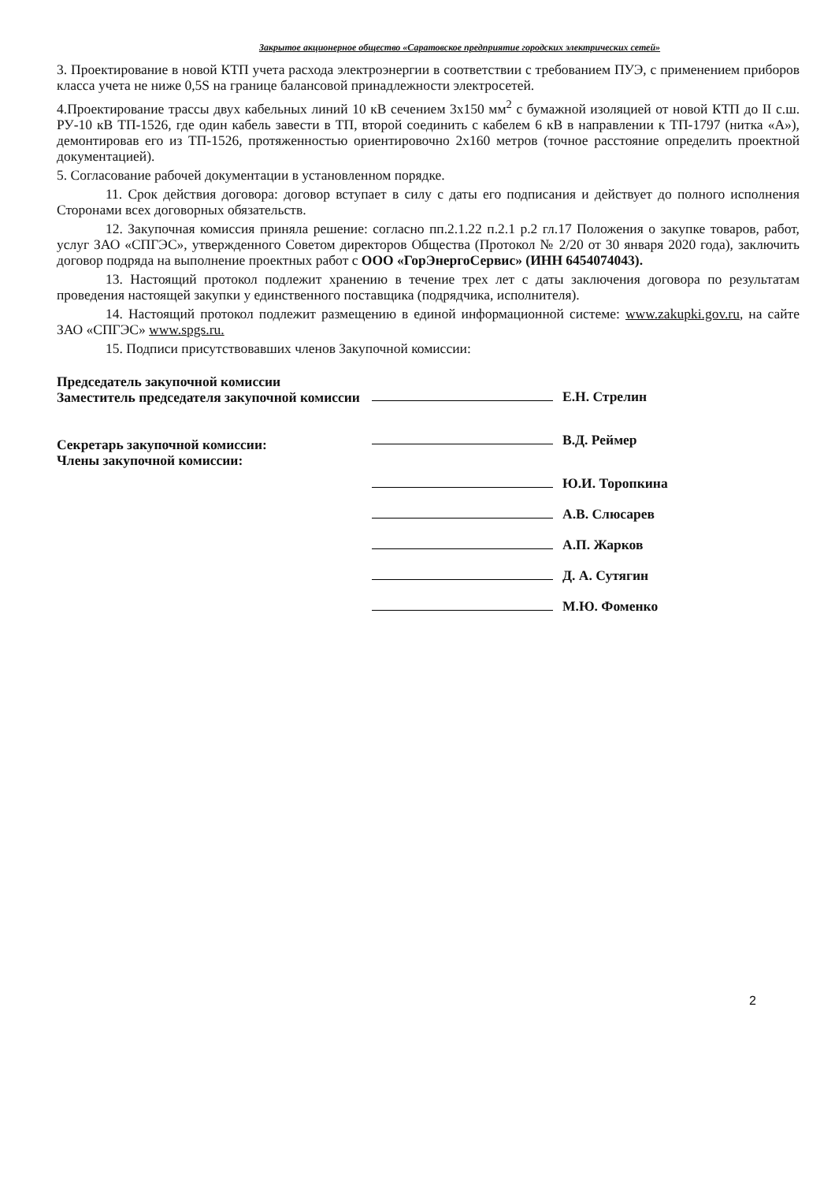Закрытое акционерное общество «Саратовское предприятие городских электрических сетей»
3. Проектирование в новой КТП учета расхода электроэнергии в соответствии с требованием ПУЭ, с применением приборов класса учета не ниже 0,5S на границе балансовой принадлежности электросетей.
4.Проектирование трассы двух кабельных линий 10 кВ сечением 3х150 мм<sup>2</sup> с бумажной изоляцией от новой КТП до II с.ш. РУ-10 кВ ТП-1526, где один кабель завести в ТП, второй соединить с кабелем 6 кВ в направлении к ТП-1797 (нитка «А»), демонтировав его из ТП-1526, протяженностью ориентировочно 2х160 метров (точное расстояние определить проектной документацией).
5. Согласование рабочей документации в установленном порядке.
11. Срок действия договора: договор вступает в силу с даты его подписания и действует до полного исполнения Сторонами всех договорных обязательств.
12. Закупочная комиссия приняла решение: согласно пп.2.1.22 п.2.1 р.2 гл.17 Положения о закупке товаров, работ, услуг ЗАО «СПГЭС», утвержденного Советом директоров Общества (Протокол № 2/20 от 30 января 2020 года), заключить договор подряда на выполнение проектных работ с ООО «ГорЭнергоСервис» (ИНН 6454074043).
13. Настоящий протокол подлежит хранению в течение трех лет с даты заключения договора по результатам проведения настоящей закупки у единственного поставщика (подрядчика, исполнителя).
14. Настоящий протокол подлежит размещению в единой информационной системе: www.zakupki.gov.ru, на сайте ЗАО «СПГЭС» www.spgs.ru.
15. Подписи присутствовавших членов Закупочной комиссии:
Председатель закупочной комиссии
Заместитель председателя закупочной комиссии
Секретарь закупочной комиссии:
Члены закупочной комиссии:
Е.Н. Стрелин
В.Д. Реймер
Ю.И. Торопкина
А.В. Слюсарев
А.П. Жарков
Д. А. Сутягин
М.Ю. Фоменко
2